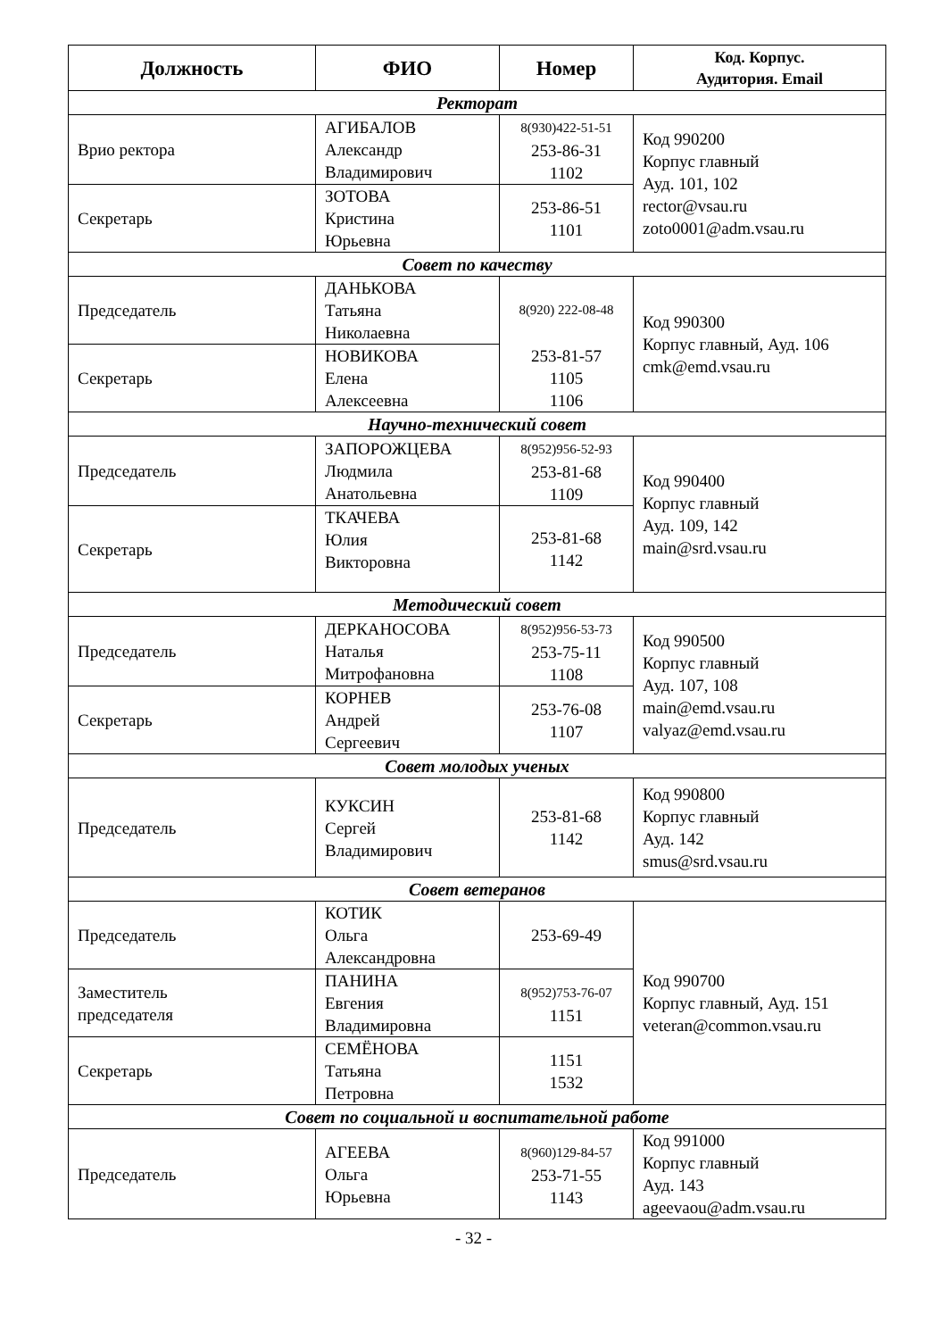| Должность | ФИО | Номер | Код. Корпус. Аудитория. Email |
| --- | --- | --- | --- |
| Ректорат | | | |
| Врио ректора | АГИБАЛОВ Александр Владимирович | 8(930)422-51-51 253-86-31 1102 | Код 990200 Корпус главный Ауд. 101, 102 rector@vsau.ru zoto0001@adm.vsau.ru |
| Секретарь | ЗОТОВА Кристина Юрьевна | 253-86-51 1101 | |
| Совет по качеству | | | |
| Председатель | ДАНЬКОВА Татьяна Николаевна | 8(920) 222-08-48 | Код 990300 Корпус главный, Ауд. 106 cmk@emd.vsau.ru |
| Секретарь | НОВИКОВА Елена Алексеевна | 253-81-57 1105 1106 | |
| Научно-технический совет | | | |
| Председатель | ЗАПОРОЖЦЕВА Людмила Анатольевна | 8(952)956-52-93 253-81-68 1109 | Код 990400 Корпус главный Ауд. 109, 142 main@srd.vsau.ru |
| Секретарь | ТКАЧЕВА Юлия Викторовна | 253-81-68 1142 | |
| Методический совет | | | |
| Председатель | ДЕРКАНОСОВА Наталья Митрофановна | 8(952)956-53-73 253-75-11 1108 | Код 990500 Корпус главный Ауд. 107, 108 main@emd.vsau.ru valyaz@emd.vsau.ru |
| Секретарь | КОРНЕВ Андрей Сергеевич | 253-76-08 1107 | |
| Совет молодых ученых | | | |
| Председатель | КУКСИН Сергей Владимирович | 253-81-68 1142 | Код 990800 Корпус главный Ауд. 142 smus@srd.vsau.ru |
| Совет ветеранов | | | |
| Председатель | КОТИК Ольга Александровна | 253-69-49 | Код 990700 Корпус главный, Ауд. 151 veteran@common.vsau.ru |
| Заместитель председателя | ПАНИНА Евгения Владимировна | 8(952)753-76-07 1151 | |
| Секретарь | СЕМЁНОВА Татьяна Петровна | 1151 1532 | |
| Совет по социальной и воспитательной работе | | | |
| Председатель | АГЕЕВА Ольга Юрьевна | 8(960)129-84-57 253-71-55 1143 | Код 991000 Корпус главный Ауд. 143 ageevaou@adm.vsau.ru |
- 32 -